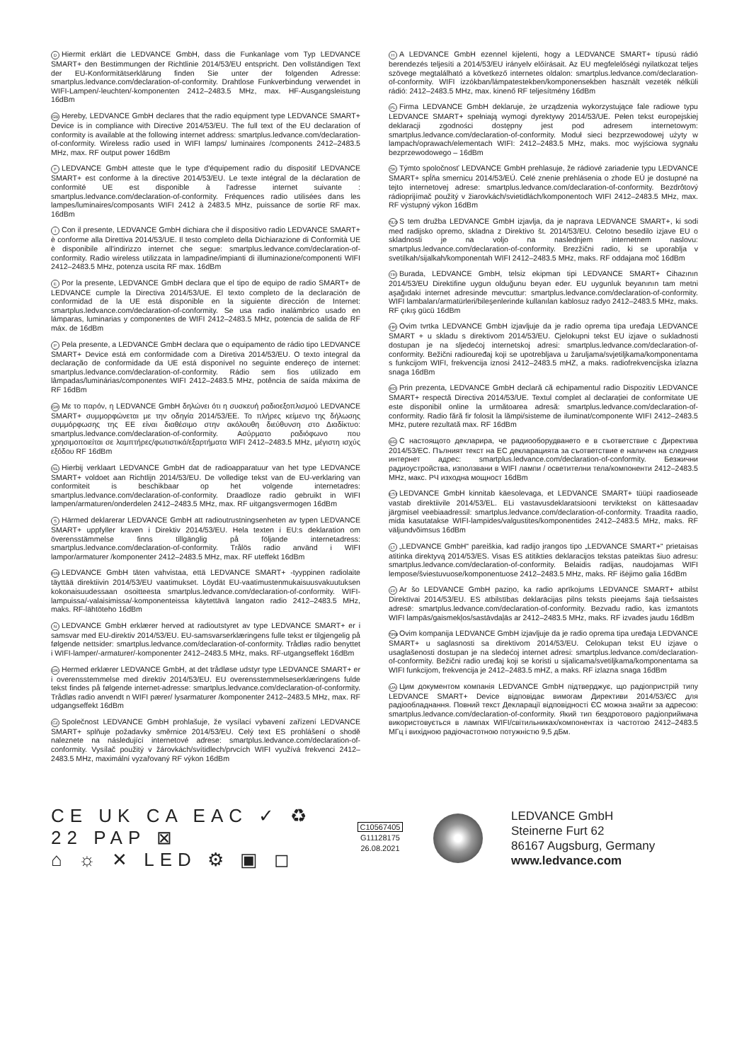D Hiermit erklärt die LEDVANCE GmbH, dass die Funkanlage vom Typ LEDVANCE SMART+ den Bestimmungen der Richtlinie 2014/53/EU entspricht. Den vollständigen Text der EU-Konformitätserklärung finden Sie unter der folgenden Adresse: smartplus.ledvance.com/declaration-of-conformity. Drahtlose Funkverbindung verwendet in WIFI-Lampen/-leuchten/-komponenten 2412–2483.5 MHz, max. HF-Ausgangsleistung 16dBm
GB Hereby, LEDVANCE GmbH declares that the radio equipment type LEDVANCE SMART+ Device is in compliance with Directive 2014/53/EU. The full text of the EU declaration of conformity is available at the following internet address: smartplus.ledvance.com/declaration-of-conformity. Wireless radio used in WIFI lamps/ luminaires /components 2412–2483.5 MHz, max. RF output power 16dBm
F LEDVANCE GmbH atteste que le type d'équipement radio du dispositif LEDVANCE SMART+ est conforme à la directive 2014/53/EU. Le texte intégral de la déclaration de conformité UE est disponible à l'adresse internet suivante : smartplus.ledvance.com/declaration-of-conformity. Fréquences radio utilisées dans les lampes/luminaires/composants WIFI 2412 à 2483.5 MHz, puissance de sortie RF max. 16dBm
I Con il presente, LEDVANCE GmbH dichiara che il dispositivo radio LEDVANCE SMART+ è conforme alla Direttiva 2014/53/UE. Il testo completo della Dichiarazione di Conformità UE è disponibile all'indirizzo internet che segue: smartplus.ledvance.com/declaration-of-conformity. Radio wireless utilizzata in lampadine/impianti di illuminazione/componenti WIFI 2412–2483.5 MHz, potenza uscita RF max. 16dBm
E Por la presente, LEDVANCE GmbH declara que el tipo de equipo de radio SMART+ de LEDVANCE cumple la Directiva 2014/53/UE. El texto completo de la declaración de conformidad de la UE está disponible en la siguiente dirección de Internet: smartplus.ledvance.com/declaration-of-conformity. Se usa radio inalámbrico usado en lámparas, luminarias y componentes de WIFI 2412–2483.5 MHz, potencia de salida de RF máx. de 16dBm
P Pela presente, a LEDVANCE GmbH declara que o equipamento de rádio tipo LEDVANCE SMART+ Device está em conformidade com a Diretiva 2014/53/EU. O texto integral da declaração de conformidade da UE está disponível no seguinte endereço de internet: smartplus.ledvance.com/declaration-of-conformity. Rádio sem fios utilizado em lâmpadas/luminárias/componentes WIFI 2412–2483.5 MHz, potência de saída máxima de RF 16dBm
GR Με το παρόν, η LEDVANCE GmbH δηλώνει ότι η συσκευή ραδιοεξοπλισμού LEDVANCE SMART+ συμμορφώνεται με την οδηγία 2014/53/ΕΕ. Το πλήρες κείμενο της δήλωσης συμμόρφωσης της ΕΕ είναι διαθέσιμο στην ακόλουθη διεύθυνση στο Διαδίκτυο: smartplus.ledvance.com/declaration-of-conformity. Ασύρματο ραδιόφωνο που χρησιμοποιείται σε λαμπτήρες/φωτιστικά/εξαρτήματα WIFI 2412–2483.5 MHz, μέγιστη ισχύς εξόδου RF 16dBm
NL Hierbij verklaart LEDVANCE GmbH dat de radioapparatuur van het type LEDVANCE SMART+ voldoet aan Richtlijn 2014/53/EU. De volledige tekst van de EU-verklaring van conformiteit is beschikbaar op het volgende internetadres: smartplus.ledvance.com/declaration-of-conformity. Draadloze radio gebruikt in WIFI lampen/armaturen/onderdelen 2412–2483.5 MHz, max. RF uitgangsvermogen 16dBm
S Härmed deklarerar LEDVANCE GmbH att radioutrustningsenheten av typen LEDVANCE SMART+ uppfyller kraven i Direktiv 2014/53/EU. Hela texten i EU:s deklaration om överensstämmelse finns tillgänglig på följande internetadress: smartplus.ledvance.com/declaration-of-conformity. Trålös radio använd i WIFI lampor/armaturer /komponenter 2412–2483.5 MHz, max. RF uteffekt 16dBm
FIN LEDVANCE GmbH täten vahvistaa, että LEDVANCE SMART+ -tyyppinen radiolaite täyttää direktiivin 2014/53/EU vaatimukset. Löydät EU-vaatimustenmukaisuusvakuutuksen kokonaisuudessaan osoitteesta smartplus.ledvance.com/declaration-of-conformity. WIFI-lampuissa/-valaisimissa/-komponenteissa käytettävä langaton radio 2412–2483.5 MHz, maks. RF-lähtöteho 16dBm
N LEDVANCE GmbH erklærer herved at radioutstyret av type LEDVANCE SMART+ er i samsvar med EU-direktiv 2014/53/EU. EU-samsvarserklæringens fulle tekst er tilgjengelig på følgende nettsider: smartplus.ledvance.com/declaration-of-conformity. Trådløs radio benyttet i WIFI-lamper/-armaturer/-komponenter 2412–2483.5 MHz, maks. RF-utgangseffekt 16dBm
DK Hermed erklærer LEDVANCE GmbH, at det trådløse udstyr type LEDVANCE SMART+ er i overensstemmelse med direktiv 2014/53/EU. EU overensstemmelseserklæringens fulde tekst findes på følgende internet-adresse: smartplus.ledvance.com/declaration-of-conformity. Trådløs radio anvendt n WIFI pærer/ lysarmaturer /komponenter 2412–2483.5 MHz, max. RF udgangseffekt 16dBm
CZ Společnost LEDVANCE GmbH prohlašuje, že vysílací vybavení zařízení LEDVANCE SMART+ splňuje požadavky směrnice 2014/53/EU. Celý text ES prohlášení o shodě naleznete na následující internetové adrese: smartplus.ledvance.com/declaration-of-conformity. Vysílač použitý v žárovkách/svítidlech/prvcích WIFI využívá frekvenci 2412–2483.5 MHz, maximální vyzařovaný RF výkon 16dBm
H A LEDVANCE GmbH ezennel kijelenti, hogy a LEDVANCE SMART+ típusú rádió berendezés teljesíti a 2014/53/EU irányelv előírásait. Az EU megfelelőségi nyilatkozat teljes szövege megtalálható a következő internetes oldalon: smartplus.ledvance.com/declaration-of-conformity. WIFI izzókban/lámpatestekben/komponensekben használt vezeték nélküli rádió: 2412–2483.5 MHz, max. kinenő RF teljesítmény 16dBm
PL Firma LEDVANCE GmbH deklaruje, że urządzenia wykorzystujące fale radiowe typu LEDVANCE SMART+ spełniają wymogi dyrektywy 2014/53/UE. Pełen tekst europejskiej deklaracji zgodności dostępny jest pod adresem internetowym: smartplus.ledvance.com/declaration-of-conformity. Moduł sieci bezprzewodowej użyty w lampach/oprawach/elementach WIFI: 2412–2483.5 MHz, maks. moc wyjściowa sygnału bezprzewodowego – 16dBm
SK Týmto spoločnosť LEDVANCE GmbH prehlasuje, že rádiové zariadenie typu LEDVANCE SMART+ spĺňa smernicu 2014/53/EÚ. Celé znenie prehlásenia o zhode EÚ je dostupné na tejto internetovej adrese: smartplus.ledvance.com/declaration-of-conformity. Bezdrôtový rádioprijímač použitý v žiarovkách/svietidlách/komponentoch WIFI 2412–2483.5 MHz, max. RF výstupný výkon 16dBm
SLO S tem družba LEDVANCE GmbH izjavlja, da je naprava LEDVANCE SMART+, ki sodi med radijsko opremo, skladna z Direktivo št. 2014/53/EU. Celotno besedilo izjave EU o skladnosti je na voljo na naslednjem internetnem naslovu: smartplus.ledvance.com/declaration-of-conformity. Brezžični radio, ki se uporablja v svetilkah/sijalkah/komponentah WIFI 2412–2483.5 MHz, maks. RF oddajana moč 16dBm
TR Burada, LEDVANCE GmbH, telsiz ekipman tipi LEDVANCE SMART+ Cihazının 2014/53/EU Direktifine uygun olduğunu beyan eder. EU uygunluk beyanının tam metni aşağıdaki internet adresinde mevcuttur: smartplus.ledvance.com/declaration-of-conformity. WIFI lambaları/armatürleri/bileşenlerinde kullanılan kablosuz radyo 2412–2483.5 MHz, maks. RF çıkış gücü 16dBm
HR Ovim tvrtka LEDVANCE GmbH izjavljuje da je radio oprema tipa uređaja LEDVANCE SMART + u skladu s direktivom 2014/53/EU. Cjelokupni tekst EU izjave o sukladnosti dostupan je na sljedećoj internetskoj adresi: smartplus.ledvance.com/declaration-of-conformity. Bežični radiouređaj koji se upotrebljava u žaruljama/svjetiljkama/komponentama s funkcijom WIFI, frekvencija iznosi 2412–2483.5 mHZ, a maks. radiofrekvencijska izlazna snaga 16dBm
RO Prin prezenta, LEDVANCE GmbH declară că echipamentul radio Dispozitiv LEDVANCE SMART+ respectă Directiva 2014/53/UE. Textul complet al declarației de conformitate UE este disponibil online la următoarea adresă: smartplus.ledvance.com/declaration-of-conformity. Radio fără fir folosit la lămpi/sisteme de iluminat/componente WIFI 2412–2483.5 MHz, putere rezultată max. RF 16dBm
BG С настоящото декларира, че радиооборудването е в съответствие с Директива 2014/53/ЕС. Пълният текст на ЕС декларацията за съответствие е наличен на следния интернет адрес: smartplus.ledvance.com/declaration-of-conformity. Безжични радиоустройства, използвани в WIFI лампи / осветителни тела/компоненти 2412–2483.5 MHz, макс. РЧ изходна мощност 16dBm
EST LEDVANCE GmbH kinnitab käesolevaga, et LEDVANCE SMART+ tüüpi raadioseade vastab direktiivile 2014/53/EL. ELi vastavusdeklaratsiooni terviktekst on kättesaadav järgmisel veebiaadressil: smartplus.ledvance.com/declaration-of-conformity. Traadita raadio, mida kasutatakse WIFI-lampides/valgustites/komponentides 2412–2483.5 MHz, maks. RF väljundvõimsus 16dBm
LT „LEDVANCE GmbH“ pareiškia, kad radijo įrangos tipo „LEDVANCE SMART+“ prietaisas atitinka direktyvą 2014/53/ES. Visas ES atitikties deklaracijos tekstas pateiktas šiuo adresu: smartplus.ledvance.com/declaration-of-conformity. Belaidis radijas, naudojamas WIFI lempose/šviestuvuose/komponentuose 2412–2483.5 MHz, maks. RF išėjimo galia 16dBm
LV Ar šo LEDVANCE GmbH paziņo, ka radio aprīkojums LEDVANCE SMART+ atbilst Direktīvai 2014/53/EU. ES atbilstības deklarācijas pilns teksts pieejams šajā tiešsaistes adresē: smartplus.ledvance.com/declaration-of-conformity. Bezvadu radio, kas izmantots WIFI lampās/gaismekļos/sastāvdaļās ar 2412–2483.5 MHz, maks. RF izvades jaudu 16dBm
SRB Ovim kompanija LEDVANCE GmbH izjavljuje da je radio oprema tipa uređaja LEDVANCE SMART+ u saglasnosti sa direktivom 2014/53/EU. Celokupan tekst EU izjave o usaglašenosti dostupan je na sledećoj internet adresi: smartplus.ledvance.com/declaration-of-conformity. Bežični radio uređaj koji se koristi u sijalicama/svetiljkama/komponentama sa WIFI funkcijom, frekvencija je 2412–2483.5 mHZ, a maks. RF izlazna snaga 16dBm
UA Цим документом компанія LEDVANCE GmbH підтверджує, що радіопристрій типу LEDVANCE SMART+ Device відповідає вимогам Директиви 2014/53/ЄС для радіообладнання. Повний текст Декларації відповідності ЄС можна знайти за адресою: smartplus.ledvance.com/declaration-of-conformity. Який тип бездротового радіоприймача використовується в лампах WIFI/світильниках/компонентах із частотою 2412–2483.5 МГц і вихідною радіочастотною потужністю 9,5 дБм.
CE UK CA EAC ✓ ♻ 22 PAP ⊠
⌂ ☼ ✕ LED ⚙ ▣ ◻
C10567405
G11128175
26.08.2021
LEDVANCE GmbH
Steinerne Furt 62
86167 Augsburg, Germany
www.ledvance.com